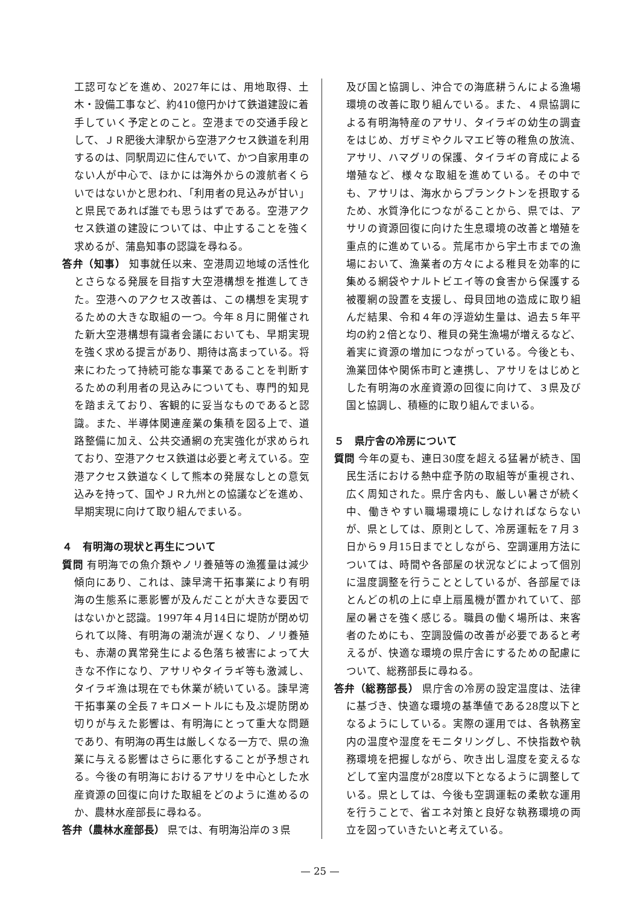工認可などを進め、2027年には、用地取得、土木・設備工事など、約410億円かけて鉄道建設に着手していく予定とのこと。空港までの交通手段として、ＪＲ肥後大津駅から空港アクセス鉄道を利用するのは、同駅周辺に住んでいて、かつ自家用車のない人が中心で、ほかには海外からの渡航者くらいではないかと思われ、「利用者の見込みが甘い」と県民であれば誰でも思うはずである。空港アクセス鉄道の建設については、中止することを強く求めるが、蒲島知事の認識を尋ねる。
答弁（知事） 知事就任以来、空港周辺地域の活性化とさらなる発展を目指す大空港構想を推進してきた。空港へのアクセス改善は、この構想を実現するための大きな取組の一つ。今年８月に開催された新大空港構想有識者会議においても、早期実現を強く求める提言があり、期待は高まっている。将来にわたって持続可能な事業であることを判断するための利用者の見込みについても、専門的知見を踏まえており、客観的に妥当なものであると認識。また、半導体関連産業の集積を図る上で、道路整備に加え、公共交通網の充実強化が求められており、空港アクセス鉄道は必要と考えている。空港アクセス鉄道なくして熊本の発展なしとの意気込みを持って、国やＪＲ九州との協議などを進め、早期実現に向けて取り組んでまいる。
４　有明海の現状と再生について
質問 有明海での魚介類やノリ養殖等の漁獲量は減少傾向にあり、これは、諫早湾干拓事業により有明海の生態系に悪影響が及んだことが大きな要因ではないかと認識。1997年４月14日に堤防が閉め切られて以降、有明海の潮流が遅くなり、ノリ養殖も、赤潮の異常発生による色落ち被害によって大きな不作になり、アサリやタイラギ等も激減し、タイラギ漁は現在でも休業が続いている。諫早湾干拓事業の全長７キロメートルにも及ぶ堤防閉め切りが与えた影響は、有明海にとって重大な問題であり、有明海の再生は厳しくなる一方で、県の漁業に与える影響はさらに悪化することが予想される。今後の有明海におけるアサリを中心とした水産資源の回復に向けた取組をどのように進めるのか、農林水産部長に尋ねる。
答弁（農林水産部長） 県では、有明海沿岸の３県
及び国と協調し、沖合での海底耕うんによる漁場環境の改善に取り組んでいる。また、４県協調による有明海特産のアサリ、タイラギの幼生の調査をはじめ、ガザミやクルマエビ等の稚魚の放流、アサリ、ハマグリの保護、タイラギの育成による増殖など、様々な取組を進めている。その中でも、アサリは、海水からプランクトンを摂取するため、水質浄化につながることから、県では、アサリの資源回復に向けた生息環境の改善と増殖を重点的に進めている。荒尾市から宇土市までの漁場において、漁業者の方々による稚貝を効率的に集める網袋やナルトビエイ等の食害から保護する被覆網の設置を支援し、母貝団地の造成に取り組んだ結果、令和４年の浮遊幼生量は、過去５年平均の約２倍となり、稚貝の発生漁場が増えるなど、着実に資源の増加につながっている。今後とも、漁業団体や関係市町と連携し、アサリをはじめとした有明海の水産資源の回復に向けて、３県及び国と協調し、積極的に取り組んでまいる。
５　県庁舎の冷房について
質問 今年の夏も、連日30度を超える猛暑が続き、国民生活における熱中症予防の取組等が重視され、広く周知された。県庁舎内も、厳しい暑さが続く中、働きやすい職場環境にしなければならないが、県としては、原則として、冷房運転を７月３日から９月15日までとしながら、空調運用方法については、時間や各部屋の状況などによって個別に温度調整を行うこととしているが、各部屋でほとんどの机の上に卓上扇風機が置かれていて、部屋の暑さを強く感じる。職員の働く場所は、来客者のためにも、空調設備の改善が必要であると考えるが、快適な環境の県庁舎にするための配慮について、総務部長に尋ねる。
答弁（総務部長） 県庁舎の冷房の設定温度は、法律に基づき、快適な環境の基準値である28度以下となるようにしている。実際の運用では、各執務室内の温度や湿度をモニタリングし、不快指数や執務環境を把握しながら、吹き出し温度を変えるなどして室内温度が28度以下となるように調整している。県としては、今後も空調運転の柔軟な運用を行うことで、省エネ対策と良好な執務環境の両立を図っていきたいと考えている。
— 25 —